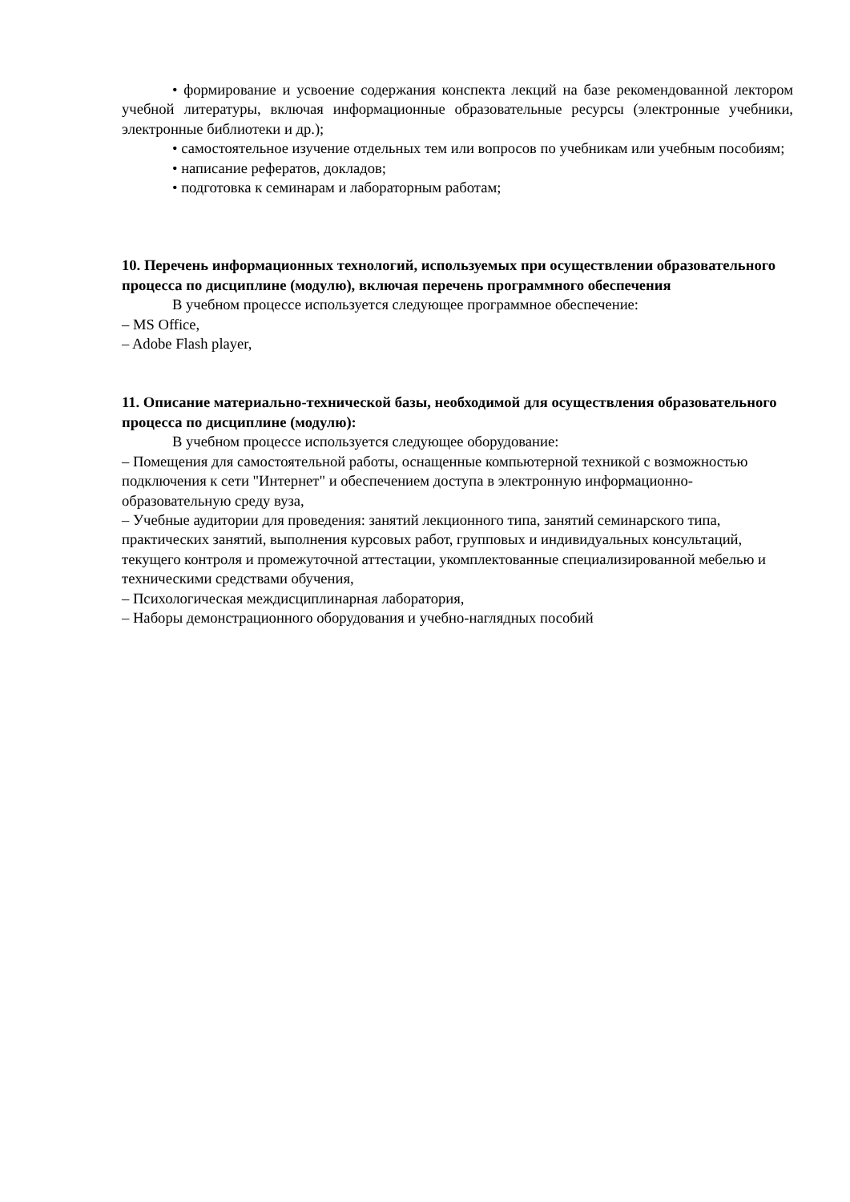• формирование и усвоение содержания конспекта лекций на базе рекомендованной лектором учебной литературы, включая информационные образовательные ресурсы (электронные учебники, электронные библиотеки и др.);
• самостоятельное изучение отдельных тем или вопросов по учебникам или учебным пособиям;
• написание рефератов, докладов;
• подготовка к семинарам и лабораторным работам;
10. Перечень информационных технологий, используемых при осуществлении образовательного процесса по дисциплине (модулю), включая перечень программного обеспечения
В учебном процессе используется следующее программное обеспечение:
– MS Office,
– Adobe Flash player,
11. Описание материально-технической базы, необходимой для осуществления образовательного процесса по дисциплине (модулю):
В учебном процессе используется следующее оборудование:
– Помещения для самостоятельной работы, оснащенные компьютерной техникой с возможностью подключения к сети "Интернет" и обеспечением доступа в электронную информационно-образовательную среду вуза,
– Учебные аудитории для проведения: занятий лекционного типа, занятий семинарского типа, практических занятий, выполнения курсовых работ, групповых и индивидуальных консультаций, текущего контроля и промежуточной аттестации, укомплектованные специализированной мебелью и техническими средствами обучения,
– Психологическая междисциплинарная лаборатория,
– Наборы демонстрационного оборудования и учебно-наглядных пособий